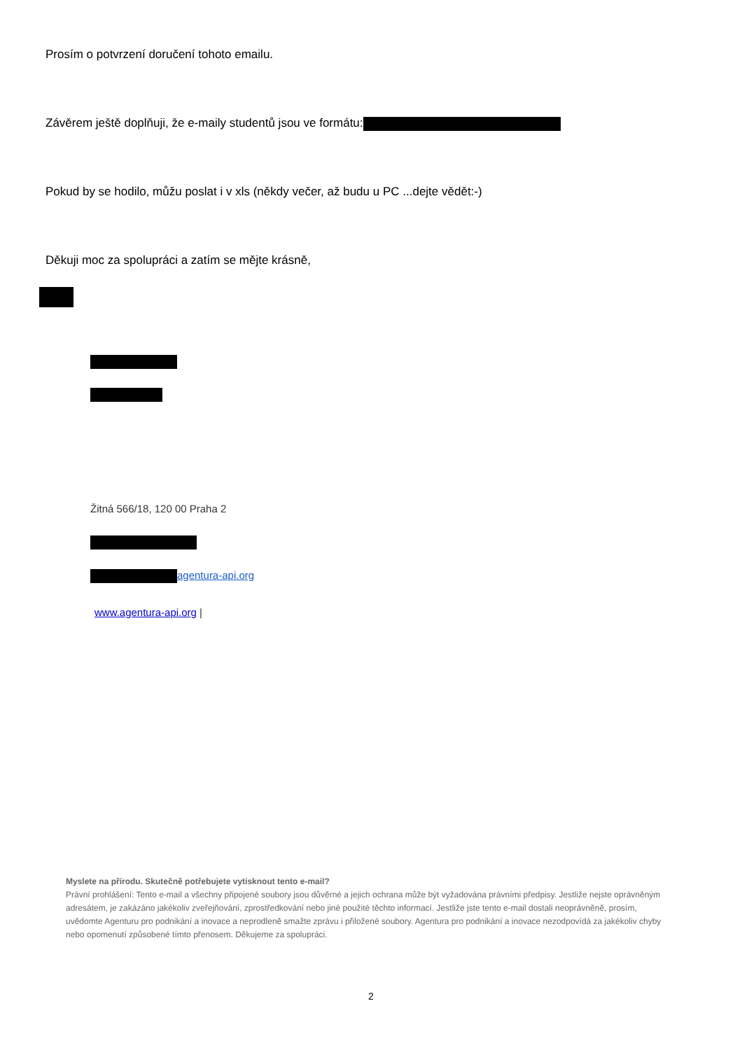Prosím o potvrzení doručení tohoto emailu.
Závěrem ještě doplňuji, že e-maily studentů jsou ve formátu:
Pokud by se hodilo, můžu poslat i v xls (někdy večer, až budu u PC ...dejte vědět:-)
Děkuji moc za spolupráci a zatím se mějte krásně,
Žitná 566/18, 120 00 Praha 2
agentura-api.org
www.agentura-api.org |
Myslete na přírodu. Skutečně potřebujete vytisknout tento e-mail?
Právní prohlášení: Tento e-mail a všechny připojené soubory jsou důvěrné a jejich ochrana může být vyžadována právními předpisy. Jestliže nejste oprávněným adresátem, je zakázáno jakékoliv zveřejňování, zprostředkování nebo jiné použité těchto informací. Jestliže jste tento e-mail dostali neoprávněně, prosím, uvědomte Agenturu pro podnikání a inovace a neprodleně smažte zprávu i přiložené soubory. Agentura pro podnikání a inovace nezodpovídá za jakékoliv chyby nebo opomenutí způsobené tímto přenosem. Děkujeme za spolupráci.
2